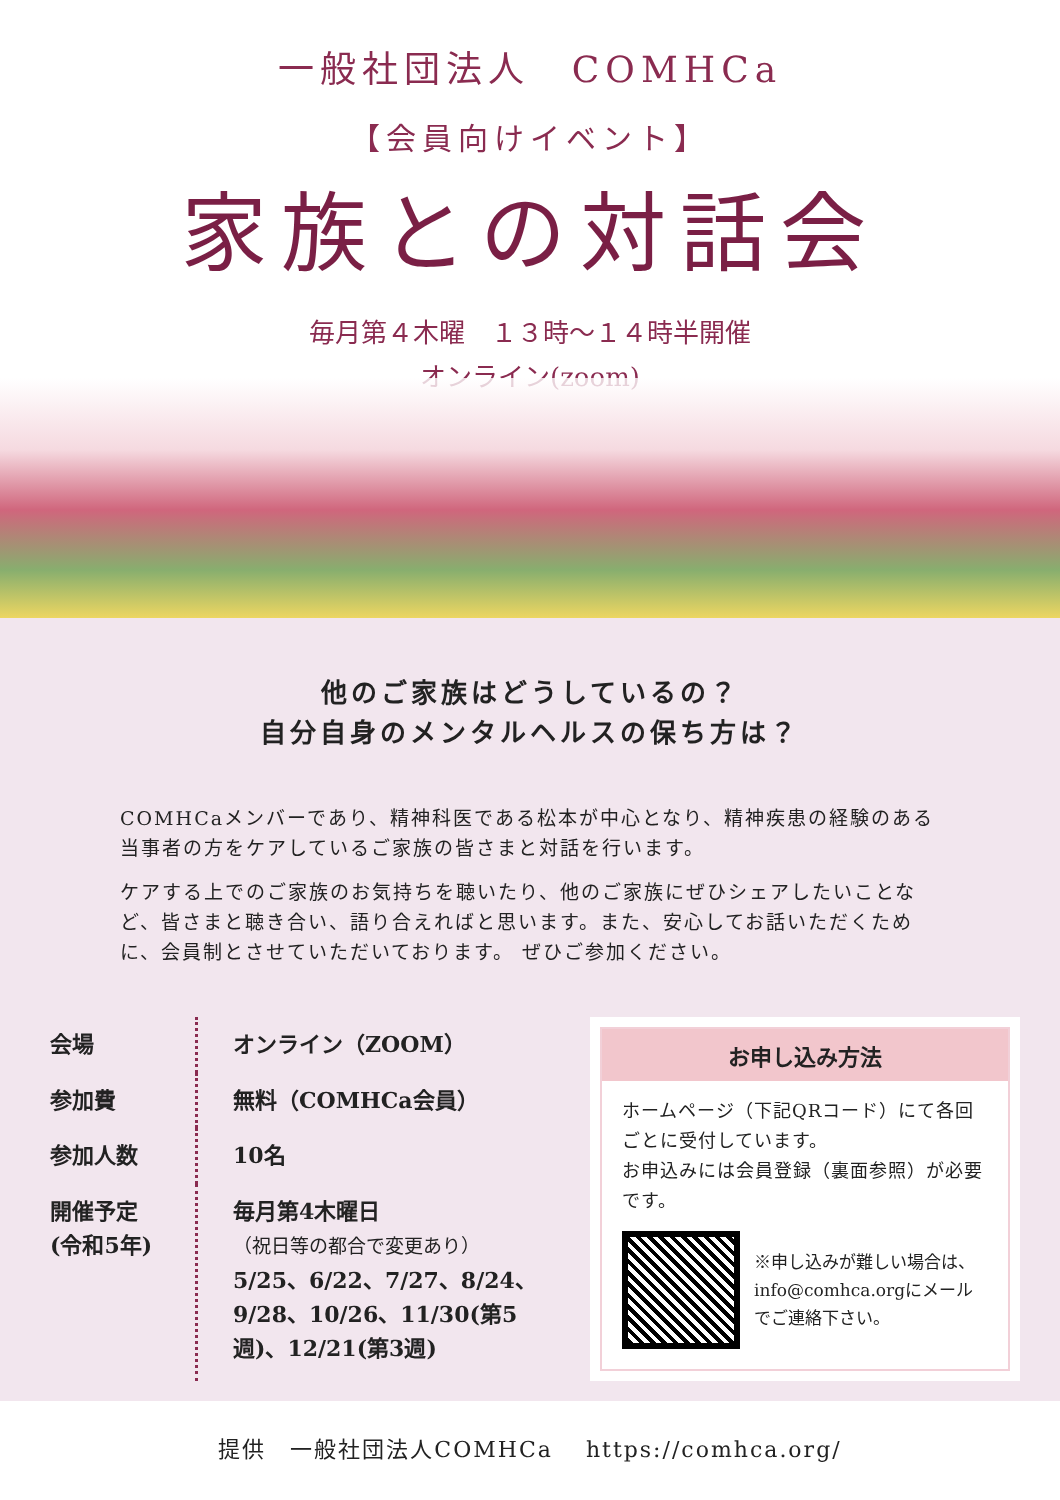一般社団法人　COMHCa
【会員向けイベント】
家族との対話会
毎月第４木曜　１３時〜１４時半開催
オンライン(zoom)
他のご家族はどうしているの？
自分自身のメンタルヘルスの保ち方は？
COMHCaメンバーであり、精神科医である松本が中心となり、精神疾患の経験のある当事者の方をケアしているご家族の皆さまと対話を行います。
ケアする上でのご家族のお気持ちを聴いたり、他のご家族にぜひシェアしたいことなど、皆さまと聴き合い、語り合えればと思います。また、安心してお話いただくために、会員制とさせていただいております。 ぜひご参加ください。
| 会場 | オンライン（ZOOM） |
| 参加費 | 無料（COMHCa会員） |
| 参加人数 | 10名 |
| 開催予定 (令和5年) | 毎月第4木曜日 （祝日等の都合で変更あり） 5/25、6/22、7/27、8/24、9/28、10/26、11/30(第5週)、12/21(第3週) |
お申し込み方法
ホームページ（下記QRコード）にて各回ごとに受付しています。
お申込みには会員登録（裏面参照）が必要です。
※申し込みが難しい場合は、info@comhca.orgにメールでご連絡下さい。
提供　一般社団法人COMHCa　 https://comhca.org/